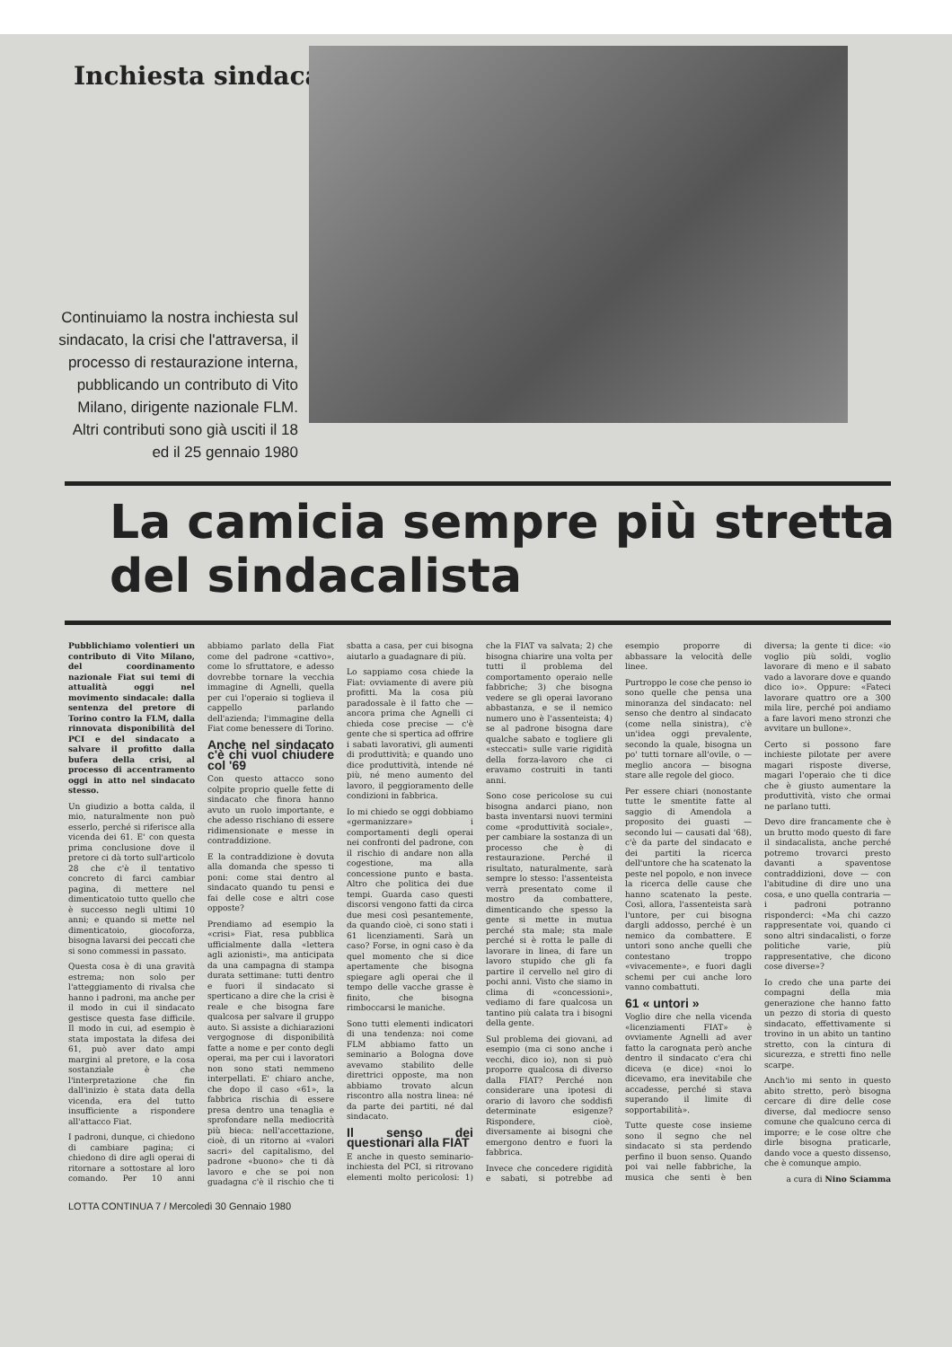Inchiesta sindacato
Continuiamo la nostra inchiesta sul sindacato, la crisi che l'attraversa, il processo di restaurazione interna, pubblicando un contributo di Vito Milano, dirigente nazionale FLM. Altri contributi sono già usciti il 18 ed il 25 gennaio 1980
La camicia sempre più stretta del sindacalista
Pubblichiamo volentieri un contributo di Vito Milano, del coordinamento nazionale Fiat sui temi di attualità oggi nel movimento sindacale: dalla sentenza del pretore di Torino contro la FLM, dalla rinnovata disponibilità del PCI e del sindacato a salvare il profitto dalla bufera della crisi, al processo di accentramento oggi in atto nel sindacato stesso.
Un giudizio a botta calda, il mio, naturalmente non può esserlo, perché si riferisce alla vicenda dei 61. E' con questa prima conclusione dove il pretore ci dà torto sull'articolo 28 che c'è il tentativo concreto di farci cambiar pagina, di mettere nel dimenticatoio tutto quello che è successo negli ultimi 10 anni; e quando si mette nel dimenticatoio, giocoforza, bisogna lavarsi dei peccati che si sono commessi in passato.
Questa cosa è di una gravità estrema; non solo per l'atteggiamento di rivalsa che hanno i padroni, ma anche per il modo in cui il sindacato gestisce questa fase difficile. Il modo in cui, ad esempio è stata impostata la difesa dei 61, può aver dato ampi margini al pretore, e la cosa sostanziale è che l'interpretazione che fin dall'inizio è stata data della vicenda, era del tutto insufficiente a rispondere all'attacco Fiat.
I padroni, dunque, ci chiedono di cambiare pagina; ci chiedono di dire agli operai di ritornare a sottostare al loro comando. Per 10 anni abbiamo parlato della Fiat come del padrone «cattivo», come lo sfruttatore, e adesso dovrebbe tornare la vecchia immagine di Agnelli, quella per cui l'operaio si toglieva il cappello parlando dell'azienda; l'immagine della Fiat come benessere di Torino.
Anche nel sindacato c'è chi vuol chiudere col '69
Con questo attacco sono colpite proprio quelle fette di sindacato che finora hanno avuto un ruolo importante, e che adesso rischiano di essere ridimensionate e messe in contraddizione.
E la contraddizione è dovuta alla domanda che spesso ti poni: come stai dentro al sindacato quando tu pensi e fai delle cose e altri cose opposte?
Prendiamo ad esempio la «crisi» Fiat, resa pubblica ufficialmente dalla «lettera agli azionisti», ma anticipata da una campagna di stampa durata settimane: tutti dentro e fuori il sindacato si sperticano a dire che la crisi è reale e che bisogna fare qualcosa per salvare il gruppo auto. Si assiste a dichiarazioni vergognose di disponibilità fatte a nome e per conto degli operai, ma per cui i lavoratori non sono stati nemmeno interpellati. E' chiaro anche, che dopo il caso «61», la fabbrica rischia di essere presa dentro una tenaglia e sprofondare nella mediocrità più bieca: nell'accettazione, cioè, di un ritorno ai «valori sacri» del capitalismo, del padrone «buono» che ti dà lavoro e che se poi non guadagna c'è il rischio che ti sbatta a casa, per cui bisogna aiutarlo a guadagnare di più.
Lo sappiamo cosa chiede la Fiat: ovviamente di avere più profitti. Ma la cosa più paradossale è il fatto che — ancora prima che Agnelli ci chieda cose precise — c'è gente che si spertica ad offrire i sabati lavorativi, gli aumenti di produttività; e quando uno dice produttività, intende né più, né meno aumento del lavoro, il peggioramento delle condizioni in fabbrica.
Io mi chiedo se oggi dobbiamo «germanizzare» i comportamenti degli operai nei confronti del padrone, con il rischio di andare non alla cogestione, ma alla concessione punto e basta. Altro che politica dei due tempi. Guarda caso questi discorsi vengono fatti da circa due mesi così pesantemente, da quando cioè, ci sono stati i 61 licenziamenti. Sarà un caso? Forse, in ogni caso è da quel momento che si dice apertamente che bisogna spiegare agli operai che il tempo delle vacche grasse è finito, che bisogna rimboccarsi le maniche.
Sono tutti elementi indicatori di una tendenza: noi come FLM abbiamo fatto un seminario a Bologna dove avevamo stabilito delle direttrici opposte, ma non abbiamo trovato alcun riscontro alla nostra linea: né da parte dei partiti, né dal sindacato.
Il senso dei questionari alla FIAT
E anche in questo seminario-inchiesta del PCI, si ritrovano elementi molto pericolosi: 1) che la FIAT va salvata; 2) che bisogna chiarire una volta per tutti il problema del comportamento operaio nelle fabbriche; 3) che bisogna vedere se gli operai lavorano abbastanza, e se il nemico numero uno è l'assenteista; 4) se al padrone bisogna dare qualche sabato e togliere gli «steccati» sulle varie rigidità della forza-lavoro che ci eravamo costruiti in tanti anni.
Sono cose pericolose su cui bisogna andarci piano, non basta inventarsi nuovi termini come «produttività sociale», per cambiare la sostanza di un processo che è di restaurazione. Perché il risultato, naturalmente, sarà sempre lo stesso: l'assenteista verrà presentato come il mostro da combattere, dimenticando che spesso la gente si mette in mutua perché sta male; sta male perché si è rotta le palle di lavorare in linea, di fare un lavoro stupido che gli fa partire il cervello nel giro di pochi anni. Visto che siamo in clima di «concessioni», vediamo di fare qualcosa un tantino più calata tra i bisogni della gente.
Sul problema dei giovani, ad esempio (ma ci sono anche i vecchi, dico io), non si può proporre qualcosa di diverso dalla FIAT? Perché non considerare una ipotesi di orario di lavoro che soddisfi determinate esigenze? Rispondere, cioè, diversamente ai bisogni che emergono dentro e fuori la fabbrica.
Invece che concedere rigidità e sabati, si potrebbe ad esempio proporre di abbassare la velocità delle linee.
Purtroppo le cose che penso io sono quelle che pensa una minoranza del sindacato: nel senso che dentro al sindacato (come nella sinistra), c'è un'idea oggi prevalente, secondo la quale, bisogna un po' tutti tornare all'ovile, o — meglio ancora — bisogna stare alle regole del gioco.
Per essere chiari (nonostante tutte le smentite fatte al saggio di Amendola a proposito dei guasti — secondo lui — causati dal '68), c'è da parte del sindacato e dei partiti la ricerca dell'untore che ha scatenato la peste nel popolo, e non invece la ricerca delle cause che hanno scatenato la peste. Così, allora, l'assenteista sarà l'untore, per cui bisogna dargli addosso, perché è un nemico da combattere. E untori sono anche quelli che contestano troppo «vivacemente», e fuori dagli schemi per cui anche loro vanno combattuti.
61 « untori »
Voglio dire che nella vicenda «licenziamenti FIAT» è ovviamente Agnelli ad aver fatto la carognata però anche dentro il sindacato c'era chi diceva (e dice) «noi lo dicevamo, era inevitabile che accadesse, perché si stava superando il limite di sopportabilità».
Tutte queste cose insieme sono il segno che nel sindacato si sta perdendo perfino il buon senso. Quando poi vai nelle fabbriche, la musica che senti è ben diversa; la gente ti dice: «io voglio più soldi, voglio lavorare di meno e il sabato vado a lavorare dove e quando dico io». Oppure: «Fateci lavorare quattro ore a 300 mila lire, perché poi andiamo a fare lavori meno stronzi che avvitare un bullone».
Certo si possono fare inchieste pilotate per avere magari risposte diverse, magari l'operaio che ti dice che è giusto aumentare la produttività, visto che ormai ne parlano tutti.
Devo dire francamente che è un brutto modo questo di fare il sindacalista, anche perché potremo trovarci presto davanti a spaventose contraddizioni, dove — con l'abitudine di dire uno una cosa, e uno quella contraria — i padroni potranno risponderci: «Ma chi cazzo rappresentate voi, quando ci sono altri sindacalisti, o forze politiche varie, più rappresentative, che dicono cose diverse»?
Io credo che una parte dei compagni della mia generazione che hanno fatto un pezzo di storia di questo sindacato, effettivamente si trovino in un abito un tantino stretto, con la cintura di sicurezza, e stretti fino nelle scarpe.
Anch'io mi sento in questo abito stretto, però bisogna cercare di dire delle cose diverse, dal mediocre senso comune che qualcuno cerca di imporre; e le cose oltre che dirle bisogna praticarle, dando voce a questo dissenso, che è comunque ampio.
a cura di Nino Sciamma
LOTTA CONTINUA 7 / Mercoledì 30 Gennaio 1980